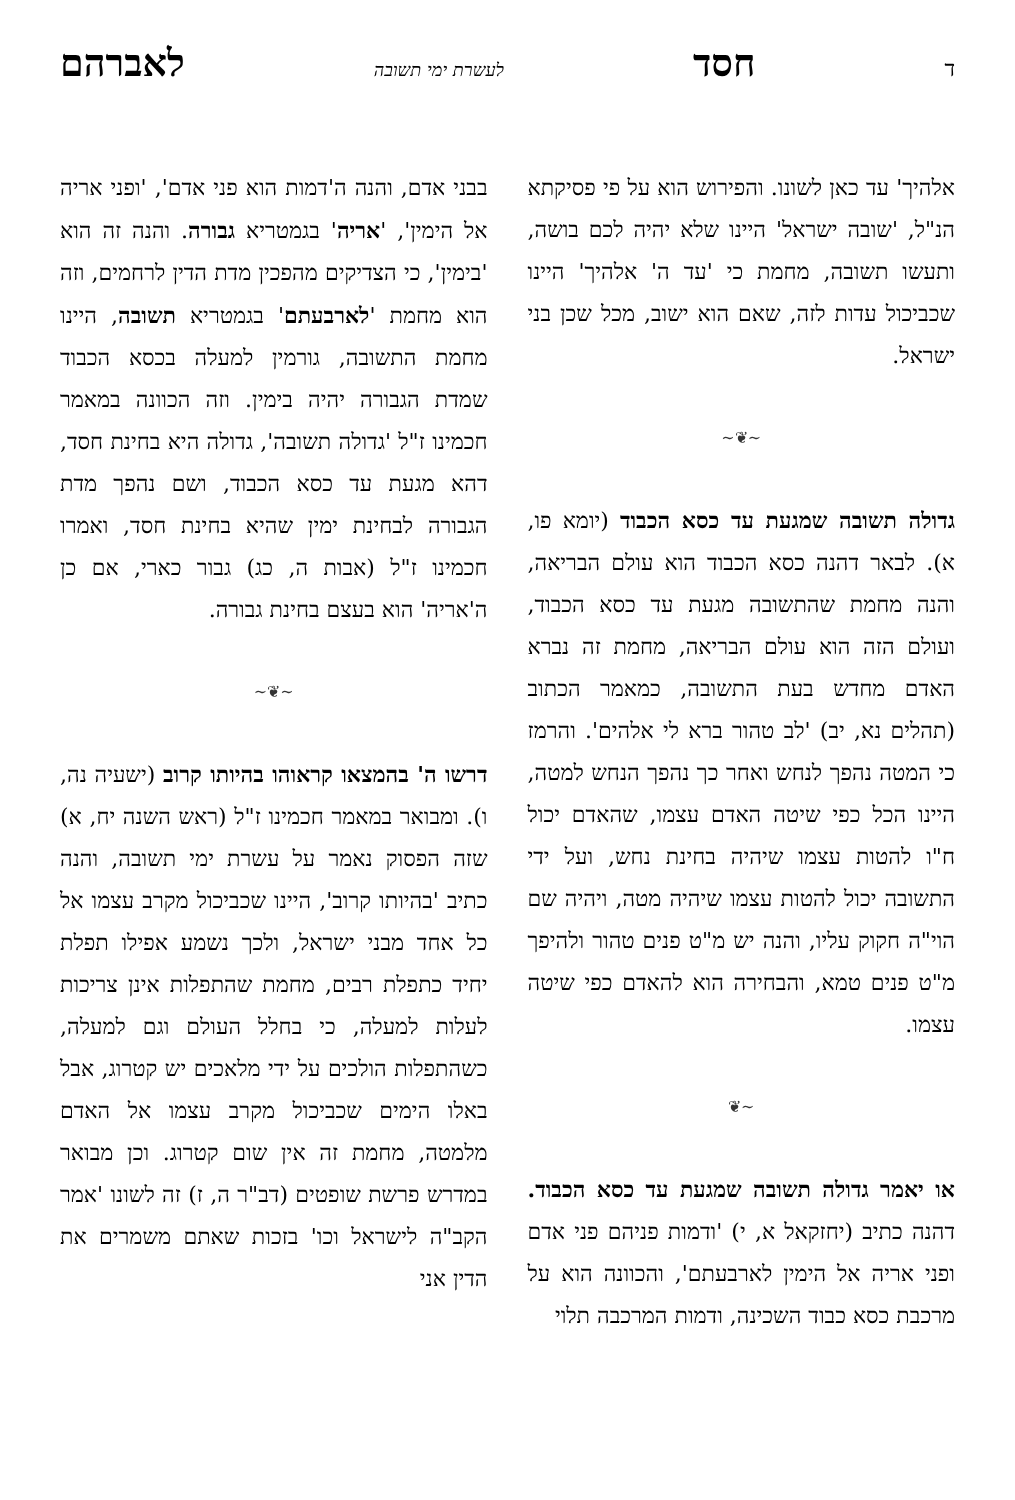דחסד לעשרת ימי תשובה לאברהם
אלהיך' עד כאן לשונו. והפירוש הוא על פי פסיקתא הנ"ל, 'שובה ישראל' היינו שלא יהיה לכם בושה, ותעשו תשובה, מחמת כי 'עד ה' אלהיך' היינו שכביכול עדות לזה, שאם הוא ישוב, מכל שכן בני ישראל.
~❦~
גדולה תשובה שמגעת עד כסא הכבוד (יומא פו, א). לבאר דהנה כסא הכבוד הוא עולם הבריאה, והנה מחמת שהתשובה מגעת עד כסא הכבוד, ועולם הזה הוא עולם הבריאה, מחמת זה נברא האדם מחדש בעת התשובה, כמאמר הכתוב (תהלים נא, יב) 'לב טהור ברא לי אלהים'. והרמז כי המטה נהפך לנחש ואחר כך נהפך הנחש למטה, היינו הכל כפי שיטה האדם עצמו, שהאדם יכול ח"ו להטות עצמו שיהיה בחינת נחש, ועל ידי התשובה יכול להטות עצמו שיהיה מטה, ויהיה שם הוי"ה חקוק עליו, והנה יש מ"ט פנים טהור ולהיפך מ"ט פנים טמא, והבחירה הוא להאדם כפי שיטה עצמו.
~❦
או יאמר גדולה תשובה שמגעת עד כסא הכבוד. דהנה כתיב (יחזקאל א, י) 'ודמות פניהם פני אדם ופני אריה אל הימין לארבעתם', והכוונה הוא על מרכבת כסא כבוד השכינה, ודמות המרכבה תלוי
בבני אדם, והנה ה'דמות הוא פני אדם', 'ופני אריה אל הימין', 'אריה' בגמטריא גבורה. והנה זה הוא 'בימין', כי הצדיקים מהפכין מדת הדין לרחמים, וזה הוא מחמת 'לארבעתם' בגמטריא תשובה, היינו מחמת התשובה, גורמין למעלה בכסא הכבוד שמדת הגבורה יהיה בימין. וזה הכוונה במאמר חכמינו ז"ל 'גדולה תשובה', גדולה היא בחינת חסד, דהא מגעת עד כסא הכבוד, ושם נהפך מדת הגבורה לבחינת ימין שהיא בחינת חסד, ואמרו חכמינו ז"ל (אבות ה, כג) גבור כארי, אם כן ה'אריה' הוא בעצם בחינת גבורה.
~❦~
דרשו ה' בהמצאו קראוהו בהיותו קרוב (ישעיה נה, ו). ומבואר במאמר חכמינו ז"ל (ראש השנה יח, א) שזה הפסוק נאמר על עשרת ימי תשובה, והנה כתיב 'בהיותו קרוב', היינו שכביכול מקרב עצמו אל כל אחד מבני ישראל, ולכך נשמע אפילו תפלת יחיד כתפלת רבים, מחמת שהתפלות אינן צריכות לעלות למעלה, כי בחלל העולם וגם למעלה, כשהתפלות הולכים על ידי מלאכים יש קטרוג, אבל באלו הימים שכביכול מקרב עצמו אל האדם מלמטה, מחמת זה אין שום קטרוג. וכן מבואר במדרש פרשת שופטים (דב"ר ה, ז) זה לשונו 'אמר הקב"ה לישראל וכו' בזכות שאתם משמרים את הדין אני